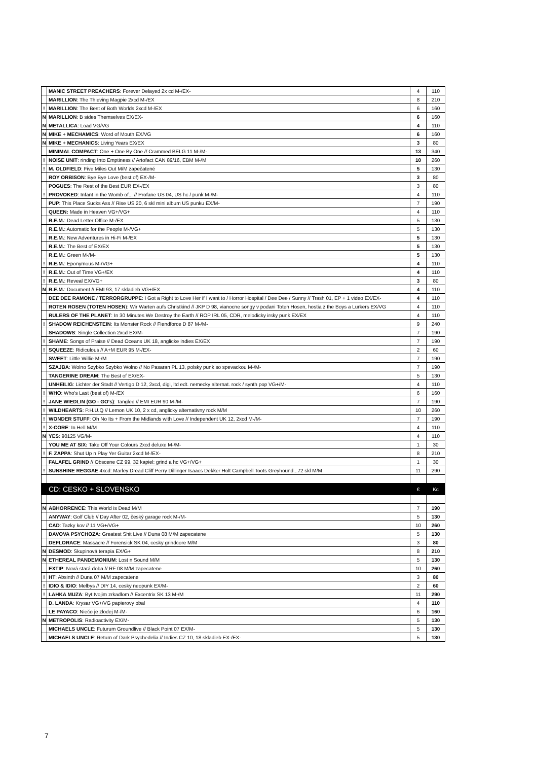| | MANIC STREET PREACHERS : Forever Delayed 2x cd M-/EX- | 4 | 110 |
| | MARILLION : The Thieving Magpie 2xcd M-/EX | 8 | 210 |
| ! | MARILLION : The Best of Both Worlds 2xcd M-/EX | 6 | 160 |
| N | MARILLION : B sides Themselves EX/EX- | 6 | 160 |
| N | METALLICA : Load VG/VG | 4 | 110 |
| N | MIKE + MECHAMICS : Word of Mouth EX/VG | 6 | 160 |
| N | MIKE + MECHANICS : Living Years EX/EX | 3 | 80 |
| | MINIMAL COMPACT : One + One By One // Crammed BELG 11 M-/M- | 13 | 340 |
| ! | NOISE UNIT : rinding Into Emptiness // Artofact CAN 89/16, EBM M-/M | 10 | 260 |
| ! | M. OLDFIELD : Five Miles Out M/M zapečatené | 5 | 130 |
| | ROY ORBISON : Bye Bye Love (best of) EX-/M- | 3 | 80 |
| | POGUES : The Rest of the Best EUR EX-/EX | 3 | 80 |
| ! | PROVOKED : Infant in the Womb of... // Profane US 04, US hc / punk M-/M- | 4 | 110 |
| | PUP : This Place Sucks Ass // Rise US 20, 6 skl mini album US punku EX/M- | 7 | 190 |
| | QUEEN: Made in Heaven VG+/VG+ | 4 | 110 |
| | R.E.M. : Dead Letter Office M-/EX | 5 | 130 |
| | R.E.M. : Automatic for the People M-/VG+ | 5 | 130 |
| | R.E.M. : New Adventures in Hi-Fi M-/EX | 5 | 130 |
| | R.E.M. : The Best of EX/EX | 5 | 130 |
| | R.E.M. : Green M-/M- | 5 | 130 |
| ! | R.E.M. : Eponymous M-/VG+ | 4 | 110 |
| ! | R.E.M. : Out of Time VG+/EX | 4 | 110 |
| ! | R.E.M. : Reveal EX/VG+ | 3 | 80 |
| N | R.E.M. : Document // EMI 93, 17 skladieb VG+/EX | 4 | 110 |
| | DEE DEE RAMONE / TERRORGRUPPE : I Got a Right to Love Her if I want to / Horror Hospital / Dee Dee / Sunny // Trash 01, EP + 1 video EX/EX- | 4 | 110 |
| | ROTEN ROSEN (TOTEN HOSEN ): Wir Warten aufs Christkind // JKP D 98, vianocne songy v podani Toten Hosen, hostia z the Boys a Lurkers EX/VG | 4 | 110 |
| | RULERS OF THE PLANET : In 30 Minutes We Destroy the Earth // ROP IRL 05, CDR, melodicky irsky punk EX/EX | 4 | 110 |
| ! | SHADOW REICHENSTEIN : Its Monster Rock // Fiendforce D 87 M-/M- | 9 | 240 |
| | SHADOWS : Single Collection 2xcd EX/M- | 7 | 190 |
| ! | SHAME : Songs of Praise // Dead Oceans UK 18, anglicke indies EX/EX | 7 | 190 |
| ! | SQUEEZE : Ridiculous // A+M EUR 95 M-/EX- | 2 | 60 |
| | SWEET : Little Willie M-/M | 7 | 190 |
| | SZAJBA : Wolno Szybko Szybko Wolno // No Pasaran PL 13, polsky punk so spevackou M-/M- | 7 | 190 |
| | TANGERINE DREAM : The Best of EX/EX- | 5 | 130 |
| | UNHEILIG : Lichter der Stadt // Vertigo D 12, 2xcd, digi, ltd edt. nemecky alternat. rock / synth pop VG+/M- | 4 | 110 |
| ! | WHO : Who's Last (best of) M-/EX | 6 | 160 |
| ! | JANE WIEDLIN (GO - GO's) : Tangled // EMI EUR 90 M-/M- | 7 | 190 |
| ! | WILDHEARTS : P.H.U.Q // Lemon UK 10, 2 x cd, anglicky alternativny rock M/M | 10 | 260 |
| ! | WONDER STUFF : Oh No Its + From the Midlands with Love // Independent UK 12, 2xcd M-/M- | 7 | 190 |
| ! | X-CORE : In Hell M/M | 4 | 110 |
| N | YES : 90125 VG/M- | 4 | 110 |
| | YOU ME AT SIX: Take Off Your Colours 2xcd deluxe M-/M- | 1 | 30 |
| ! | F. ZAPPA : Shut Up n Play Yer Guitar 2xcd M-/EX- | 8 | 210 |
| | FALAFEL GRIND // Obscene CZ 99, 32 kapiel: grind a hc VG+/VG+ | 1 | 30 |
| ! | SUNSHINE REGGAE 4xcd: Marley Dread Cliff Perry Dillinger Isaacs Dekker Holt Campbell Toots Greyhound...72 skl M/M | 11 | 290 |
| | CD: CESKO + SLOVENSKO | € | Kc |
| N | ABHORRENCE : This World is Dead M/M | 7 | 190 |
| | ANYWAY : Golf Club // Day After 02, český garage rock M-/M- | 5 | 130 |
| | CAD : Tazky kov // 11 VG+/VG+ | 10 | 260 |
| | DAVOVA PSYCHOZA: Greatest Shit Live // Duna 08 M/M zapecatene | 5 | 130 |
| | DEFLORACE : Massacre // Forensick SK 04, cesky grindcore M/M | 3 | 80 |
| N | DESMOD : Skupinová terapia EX/G+ | 8 | 210 |
| N | ETHEREAL PANDEMONIUM : Lost n Sound M/M | 5 | 130 |
| | EXTIP : Nová stará doba // RF 08 M/M zapecatene | 10 | 260 |
| ! | HT : Absinth // Duna 07 M/M zapecatene | 3 | 80 |
| ! | IDIO & IDIO : Melbys // DIY 14, cesky neopunk EX/M- | 2 | 60 |
| ! | LAHKA MUZA : Byt tvojim zrkadlom // Excentrix SK 13 M-/M | 11 | 290 |
| | D. LANDA : Krysar VG+/VG papierovy obal | 4 | 110 |
| | LE PAYACO : Niečo je zlodej M-/M- | 6 | 160 |
| N | METROPOLIS : Radioactivity EX/M- | 5 | 130 |
| | MICHAELS UNCLE : Futurum Groundlive // Black Point 07 EX/M- | 5 | 130 |
| | MICHAELS UNCLE : Return of Dark Psychedelia // Indies CZ 10, 18 skladieb EX-/EX- | 5 | 130 |
7